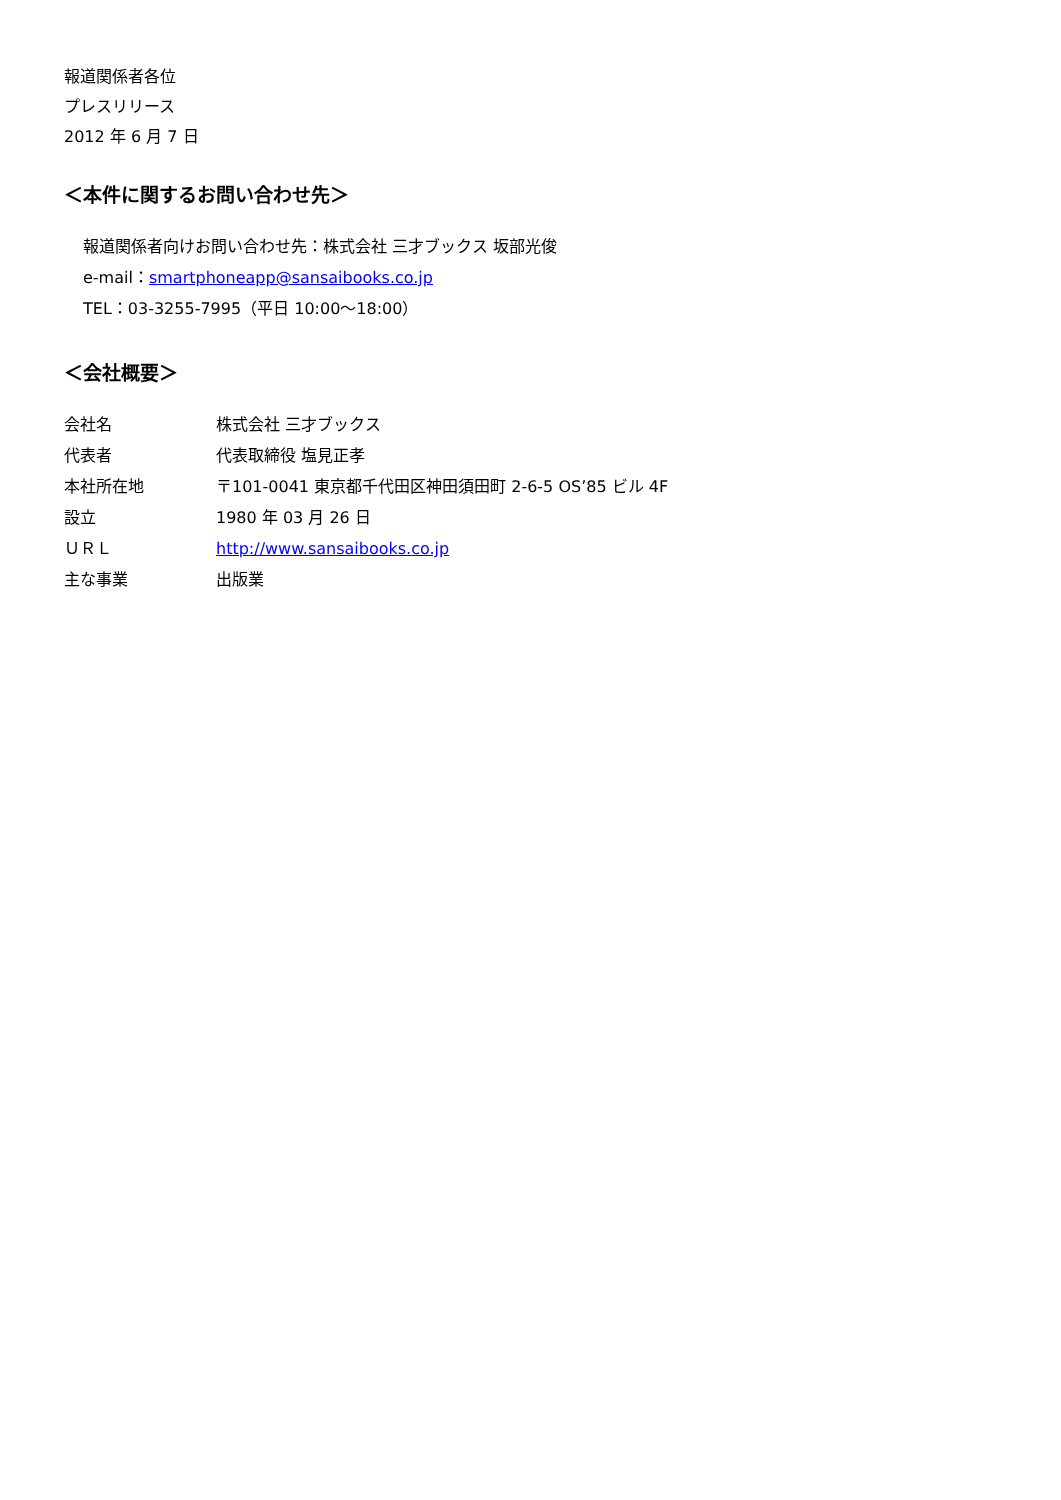報道関係者各位
プレスリリース
2012 年 6 月 7 日
＜本件に関するお問い合わせ先＞
報道関係者向けお問い合わせ先：株式会社 三才ブックス 坂部光俊
e-mail：smartphoneapp@sansaibooks.co.jp
TEL：03-3255-7995（平日 10:00～18:00）
＜会社概要＞
| 会社名 | 株式会社 三才ブックス |
| 代表者 | 代表取締役 塩見正孝 |
| 本社所在地 | 〒101-0041 東京都千代田区神田須田町 2-6-5 OS’85 ビル 4F |
| 設立 | 1980 年 03 月 26 日 |
| ＵＲＬ | http://www.sansaibooks.co.jp |
| 主な事業 | 出版業 |